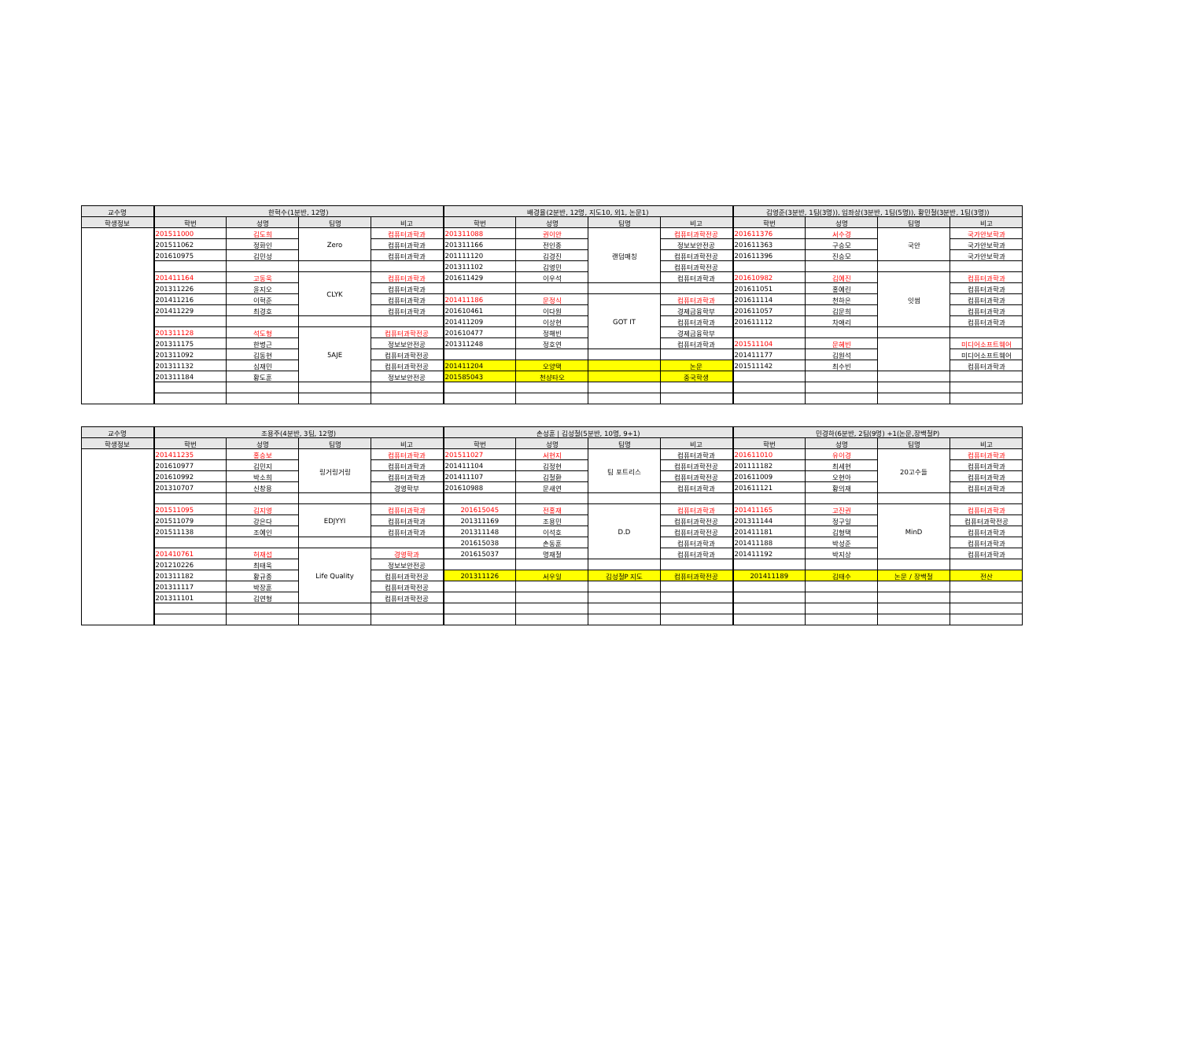| 교수명 | 한혁수(1분반, 12명) | | | | 배경율(2분반, 12명, 지도10, 외1, 논문1) | | | | 김영준(3분반, 1팀(3명)), 임좌상(3분반, 1팀(5명)), 황민철(3분반, 1팀(3명)) | | | |
| --- | --- | --- | --- | --- | --- | --- | --- | --- | --- | --- | --- | --- |
| 학생정보 | 학번 | 성명 | 팀명 | 비고 | 학번 | 성명 | 팀명 | 비고 | 학번 | 성명 | 팀명 | 비고 |
| | 201511000 | 김도희 | Zero | 컴퓨터과학과 | 201311088 | 권이안 | 랜덤매칭 | 컴퓨터과학전공 | 201611376 | 서수경 | 국안 | 국가안보학과 |
| | 201511062 | 정화인 | | 컴퓨터과학과 | 201311166 | 전인종 | | 정보보안전공 | 201611363 | 구승모 | | 국가안보학과 |
| | 201610975 | 김민성 | | 컴퓨터과학과 | 201111120 | 김경진 | | 컴퓨터과학전공 | 201611396 | 진승모 | | 국가안보학과 |
| | | | | | 201311102 | 김영민 | | 컴퓨터과학전공 | | | | |
| | 201411164 | 고동욱 | CLYK | 컴퓨터과학과 | 201611429 | 이우석 | | 컴퓨터과학과 | 201610982 | 김예진 | 잇썸 | 컴퓨터과학과 |
| | 201311226 | 윤지오 | | 컴퓨터과학과 | | | | | 201611051 | 홍예린 | | 컴퓨터과학과 |
| | 201411216 | 이혁준 | | 컴퓨터과학과 | 201411186 | 문정식 | GOT IT | 컴퓨터과학과 | 201611114 | 천하은 | | 컴퓨터과학과 |
| | 201411229 | 최경호 | | 컴퓨터과학과 | 201610461 | 이다원 | | 경제금융학부 | 201611057 | 김문희 | | 컴퓨터과학과 |
| | | | | | 201411209 | 이상현 | | 컴퓨터과학과 | 201611112 | 차애리 | | 컴퓨터과학과 |
| | 201311128 | 석도형 | 5AJE | 컴퓨터과학전공 | 201610477 | 정해빈 | | 경제금융학부 | | | | |
| | 201311175 | 한병근 | | 정보보안전공 | 201311248 | 정호연 | | 컴퓨터과학과 | 201511104 | 문혜빈 | | 미디어소프트웨어 |
| | 201311092 | 김동현 | | 컴퓨터과학전공 | | | | | 201411177 | 김원석 | | 미디어소프트웨어 |
| | 201311132 | 심재민 | | 컴퓨터과학전공 | 201411204 | 오양택 | | 논문 | 201511142 | 최수빈 | | 컴퓨터과학과 |
| | 201311184 | 황도훈 | | 정보보안전공 | 201585043 | 천샹타오 | | 중국학생 | | | | |
| 교수명 | 조용주(4분반, 3팀, 12명) | | | | 손성훈 / 김성철(5분반, 10명, 9+1) | | | | 민경하(6분반, 2팀(9명) +1(논문,장백철P) | | | |
| --- | --- | --- | --- | --- | --- | --- | --- | --- | --- | --- | --- | --- |
| 학생정보 | 학번 | 성명 | 팀명 | 비고 | 학번 | 성명 | 팀명 | 비고 | 학번 | 성명 | 팀명 | 비고 |
| | 201411235 | 홍승보 | 링거링거링 | 컴퓨터과학과 | 201511027 | 서현지 | 팀 포트리스 | 컴퓨터과학과 | 201611010 | 유이경 | 20고수들 | 컴퓨터과학과 |
| | 201610977 | 김민지 | | 컴퓨터과학과 | 201411104 | 김정현 | | 컴퓨터과학전공 | 201111182 | 최세현 | | 컴퓨터과학과 |
| | 201610992 | 박소희 | | 컴퓨터과학과 | 201411107 | 김철환 | | 컴퓨터과학전공 | 201611009 | 오현아 | | 컴퓨터과학과 |
| | 201310707 | 신창용 | | 경영학부 | 201610988 | 문새연 | | 컴퓨터과학과 | 201611121 | 황의재 | | 컴퓨터과학과 |
| | 201511095 | 김지영 | EDJYYI | 컴퓨터과학과 | 201615045 | 전홍재 | D.D | 컴퓨터과학과 | 201411165 | 고진권 | MinD | 컴퓨터과학과 |
| | 201511079 | 강은다 | | 컴퓨터과학과 | 201311169 | 조용민 | | 컴퓨터과학전공 | 201311144 | 정구일 | | 컴퓨터과학전공 |
| | 201511138 | 조예인 | | 컴퓨터과학과 | 201311148 | 이석호 | | 컴퓨터과학전공 | 201411181 | 김형택 | | 컴퓨터과학과 |
| | | | | | 201615038 | 손동훈 | | 컴퓨터과학과 | 201411188 | 박성준 | | 컴퓨터과학과 |
| | 201410761 | 허재섭 | Life Quality | 경영학과 | 201615037 | 명재철 | | 컴퓨터과학과 | 201411192 | 박지상 | | 컴퓨터과학과 |
| | 201210226 | 최태욱 | | 정보보안전공 | | | | | | | | |
| | 201311182 | 황규종 | | 컴퓨터과학전공 | 201311126 | 서우일 | 김성철P 지도 | 컴퓨터과학전공 | 201411189 | 김태수 | 논문 / 장백철 | 전산 |
| | 201311117 | 박장훈 | | 컴퓨터과학전공 | | | | | | | | |
| | 201311101 | 김연형 | | 컴퓨터과학전공 | | | | | | | | |